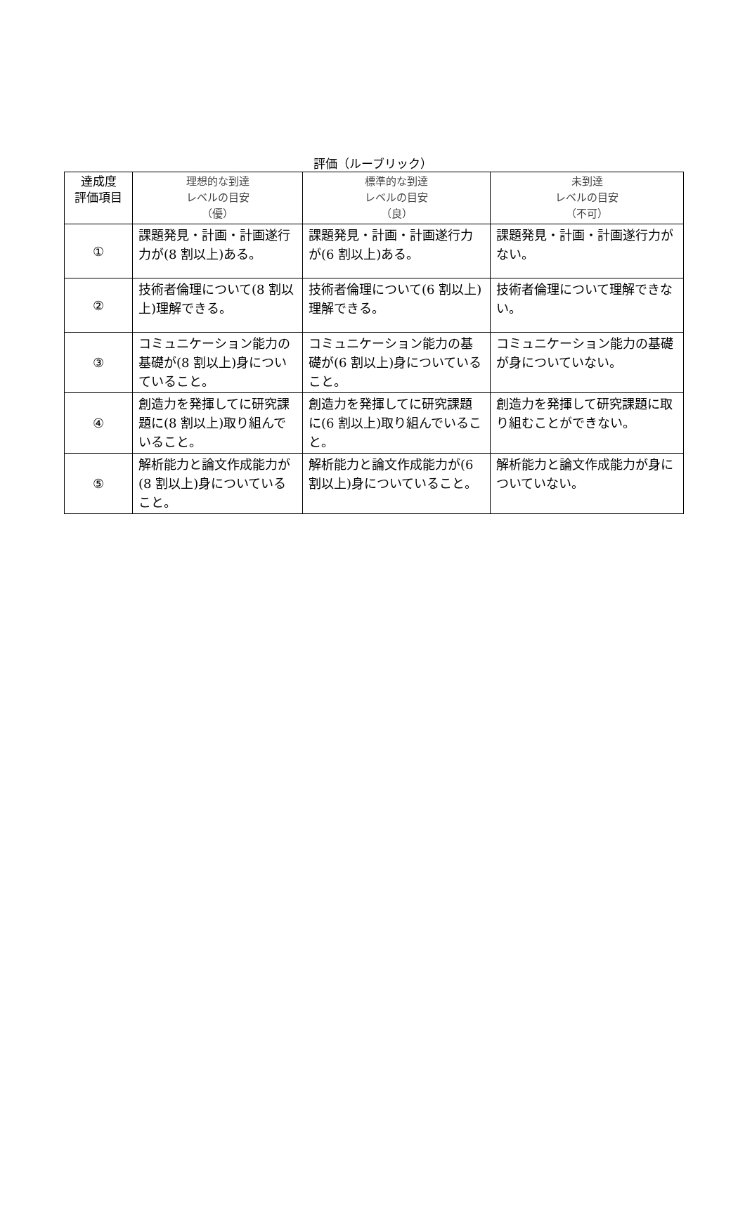評価（ルーブリック）
| 達成度 評価項目 | 理想的な到達 レベルの目安 （優） | 標準的な到達 レベルの目安 （良） | 未到達 レベルの目安 （不可） |
| --- | --- | --- | --- |
| ① | 課題発見・計画・計画遂行力が(8 割以上)ある。 | 課題発見・計画・計画遂行力が(6 割以上)ある。 | 課題発見・計画・計画遂行力がない。 |
| ② | 技術者倫理について(8 割以上)理解できる。 | 技術者倫理について(6 割以上)理解できる。 | 技術者倫理について理解できない。 |
| ③ | コミュニケーション能力の基礎が(8 割以上)身についていること。 | コミュニケーション能力の基礎が(6 割以上)身についていること。 | コミュニケーション能力の基礎が身についていない。 |
| ④ | 創造力を発揮してに研究課題に(8 割以上)取り組んでいること。 | 創造力を発揮してに研究課題に(6 割以上)取り組んでいること。 | 創造力を発揮して研究課題に取り組むことができない。 |
| ⑤ | 解析能力と論文作成能力が(8 割以上)身についていること。 | 解析能力と論文作成能力が(6 割以上)身についていること。 | 解析能力と論文作成能力が身についていない。 |